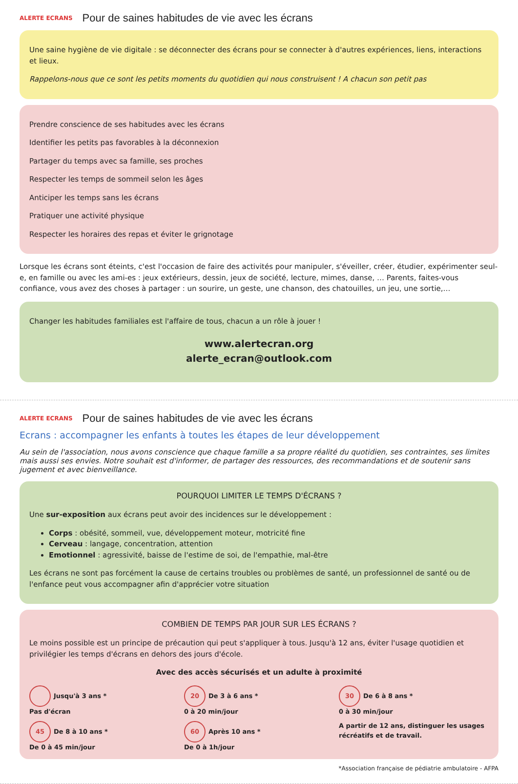ALERTE ECRANS Pour de saines habitudes de vie avec les écrans
Une saine hygiène de vie digitale : se déconnecter des écrans pour se connecter à d'autres expériences, liens, interactions et lieux.
Rappelons-nous que ce sont les petits moments du quotidien qui nous construisent ! A chacun son petit pas
Prendre conscience de ses habitudes avec les écrans
Identifier les petits pas favorables à la déconnexion
Partager du temps avec sa famille, ses proches
Respecter les temps de sommeil selon les âges
Anticiper les temps sans les écrans
Pratiquer une activité physique
Respecter les horaires des repas et éviter le grignotage
Lorsque les écrans sont éteints, c'est l'occasion de faire des activités pour manipuler, s'éveiller, créer, étudier, expérimenter seul-e, en famille ou avec les ami-es : jeux extérieurs, dessin, jeux de société, lecture, mimes, danse, … Parents, faites-vous confiance, vous avez des choses à partager : un sourire, un geste, une chanson, des chatouilles, un jeu, une sortie,…
Changer les habitudes familiales est l'affaire de tous, chacun a un rôle à jouer !
www.alertecran.org
alerte_ecran@outlook.com
ALERTE ECRANS Pour de saines habitudes de vie avec les écrans
Ecrans : accompagner les enfants à toutes les étapes de leur développement
Au sein de l'association, nous avons conscience que chaque famille a sa propre réalité du quotidien, ses contraintes, ses limites mais aussi ses envies. Notre souhait est d'informer, de partager des ressources, des recommandations et de soutenir sans jugement et avec bienveillance.
POURQUOI LIMITER LE TEMPS D'ÉCRANS ?
Une sur-exposition aux écrans peut avoir des incidences sur le développement :
Corps : obésité, sommeil, vue, développement moteur, motricité fine
Cerveau : langage, concentration, attention
Emotionnel : agressivité, baisse de l'estime de soi, de l'empathie, mal-être
Les écrans ne sont pas forcément la cause de certains troubles ou problèmes de santé, un professionnel de santé ou de l'enfance peut vous accompagner afin d'apprécier votre situation
COMBIEN DE TEMPS PAR JOUR SUR LES ÉCRANS ?
Le moins possible est un principe de précaution qui peut s'appliquer à tous. Jusqu'à 12 ans, éviter l'usage quotidien et privilégier les temps d'écrans en dehors des jours d'école.
Avec des accès sécurisés et un adulte à proximité
Jusqu'à 3 ans *
Pas d'écran
20 De 3 à 6 ans *
0 à 20 min/jour
30 De 6 à 8 ans *
0 à 30 min/jour
45 De 8 à 10 ans *
De 0 à 45 min/jour
60 Après 10 ans *
De 0 à 1h/jour
A partir de 12 ans, distinguer les usages récréatifs et de travail.
*Association française de pédiatrie ambulatoire - AFPA